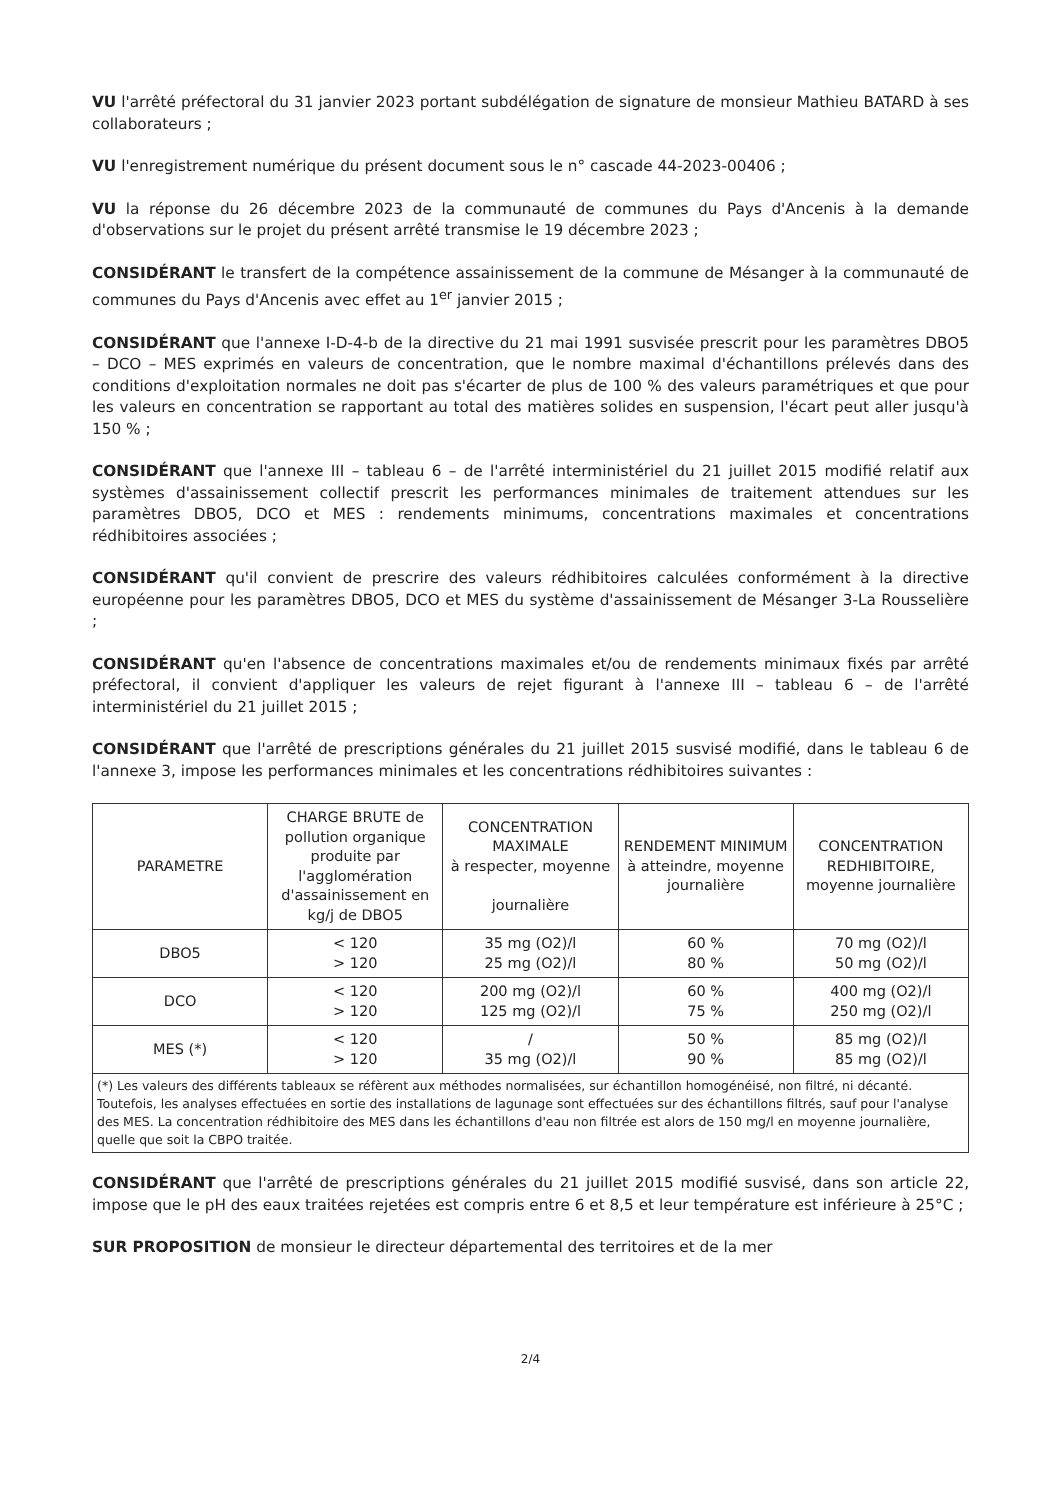VU l'arrêté préfectoral du 31 janvier 2023 portant subdélégation de signature de monsieur Mathieu BATARD à ses collaborateurs ;
VU l'enregistrement numérique du présent document sous le n° cascade 44-2023-00406 ;
VU la réponse du 26 décembre 2023 de la communauté de communes du Pays d'Ancenis à la demande d'observations sur le projet du présent arrêté transmise le 19 décembre 2023 ;
CONSIDÉRANT le transfert de la compétence assainissement de la commune de Mésanger à la communauté de communes du Pays d'Ancenis avec effet au 1<sup>er</sup> janvier 2015 ;
CONSIDÉRANT que l'annexe I-D-4-b de la directive du 21 mai 1991 susvisée prescrit pour les paramètres DBO5 – DCO – MES exprimés en valeurs de concentration, que le nombre maximal d'échantillons prélevés dans des conditions d'exploitation normales ne doit pas s'écarter de plus de 100 % des valeurs paramétriques et que pour les valeurs en concentration se rapportant au total des matières solides en suspension, l'écart peut aller jusqu'à 150 % ;
CONSIDÉRANT que l'annexe III – tableau 6 – de l'arrêté interministériel du 21 juillet 2015 modifié relatif aux systèmes d'assainissement collectif prescrit les performances minimales de traitement attendues sur les paramètres DBO5, DCO et MES : rendements minimums, concentrations maximales et concentrations rédhibitoires associées ;
CONSIDÉRANT qu'il convient de prescrire des valeurs rédhibitoires calculées conformément à la directive européenne pour les paramètres DBO5, DCO et MES du système d'assainissement de Mésanger 3-La Rousselière ;
CONSIDÉRANT qu'en l'absence de concentrations maximales et/ou de rendements minimaux fixés par arrêté préfectoral, il convient d'appliquer les valeurs de rejet figurant à l'annexe III – tableau 6 – de l'arrêté interministériel du 21 juillet 2015 ;
CONSIDÉRANT que l'arrêté de prescriptions générales du 21 juillet 2015 susvisé modifié, dans le tableau 6 de l'annexe 3, impose les performances minimales et les concentrations rédhibitoires suivantes :
| PARAMETRE | CHARGE BRUTE de pollution organique produite par l'agglomération d'assainissement en kg/j de DBO5 | CONCENTRATION MAXIMALE à respecter, moyenne journalière | RENDEMENT MINIMUM à atteindre, moyenne journalière | CONCENTRATION REDHIBITOIRE, moyenne journalière |
| --- | --- | --- | --- | --- |
| DBO5 | < 120 > 120 | 35 mg (O2)/l 25 mg (O2)/l | 60 % 80 % | 70 mg (O2)/l 50 mg (O2)/l |
| DCO | < 120 > 120 | 200 mg (O2)/l 125 mg (O2)/l | 60 % 75 % | 400 mg (O2)/l 250 mg (O2)/l |
| MES (*) | < 120 > 120 | / 35 mg (O2)/l | 50 % 90 % | 85 mg (O2)/l 85 mg (O2)/l |
| (*) Les valeurs des différents tableaux se réfèrent aux méthodes normalisées, sur échantillon homogénéisé, non filtré, ni décanté. Toutefois, les analyses effectuées en sortie des installations de lagunage sont effectuées sur des échantillons filtrés, sauf pour l'analyse des MES. La concentration rédhibitoire des MES dans les échantillons d'eau non filtrée est alors de 150 mg/l en moyenne journalière, quelle que soit la CBPO traitée. | | | | |
CONSIDÉRANT que l'arrêté de prescriptions générales du 21 juillet 2015 modifié susvisé, dans son article 22, impose que le pH des eaux traitées rejetées est compris entre 6 et 8,5 et leur température est inférieure à 25°C ;
SUR PROPOSITION de monsieur le directeur départemental des territoires et de la mer
2/4